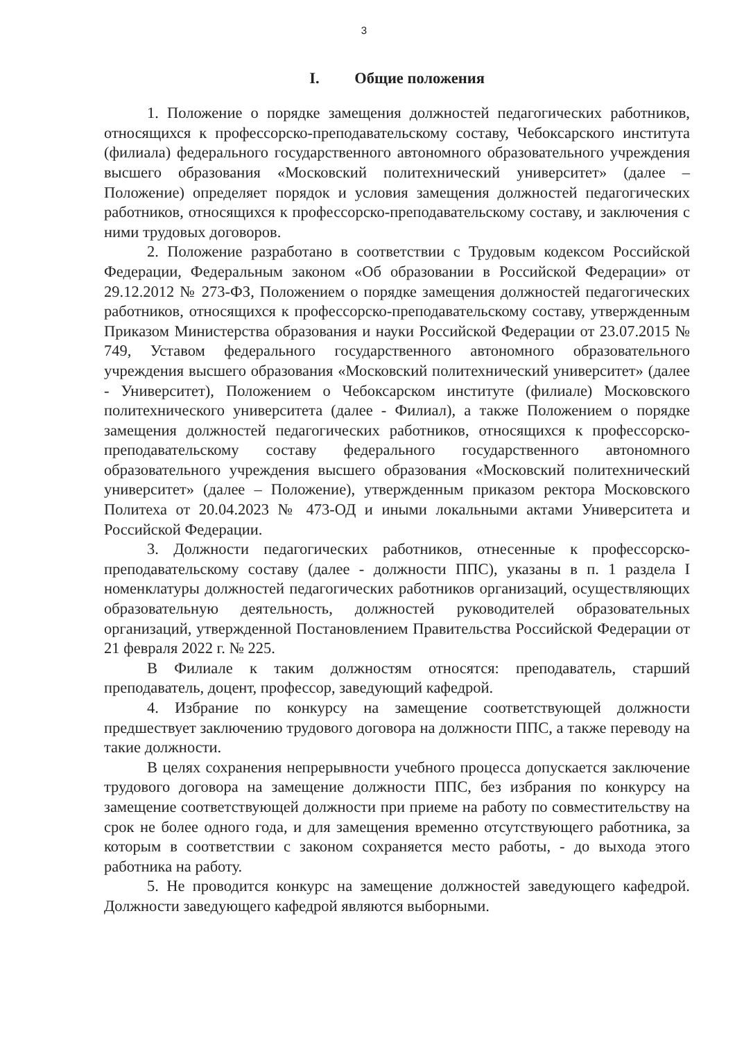3
I. Общие положения
1. Положение о порядке замещения должностей педагогических работников, относящихся к профессорско-преподавательскому составу, Чебоксарского института (филиала) федерального государственного автономного образовательного учреждения высшего образования «Московский политехнический университет» (далее – Положение) определяет порядок и условия замещения должностей педагогических работников, относящихся к профессорско-преподавательскому составу, и заключения с ними трудовых договоров.
2. Положение разработано в соответствии с Трудовым кодексом Российской Федерации, Федеральным законом «Об образовании в Российской Федерации» от 29.12.2012 № 273-ФЗ, Положением о порядке замещения должностей педагогических работников, относящихся к профессорско-преподавательскому составу, утвержденным Приказом Министерства образования и науки Российской Федерации от 23.07.2015 № 749, Уставом федерального государственного автономного образовательного учреждения высшего образования «Московский политехнический университет» (далее - Университет), Положением о Чебоксарском институте (филиале) Московского политехнического университета (далее - Филиал), а также Положением о порядке замещения должностей педагогических работников, относящихся к профессорско-преподавательскому составу федерального государственного автономного образовательного учреждения высшего образования «Московский политехнический университет» (далее – Положение), утвержденным приказом ректора Московского Политеха от 20.04.2023 № 473-ОД и иными локальными актами Университета и Российской Федерации.
3. Должности педагогических работников, отнесенные к профессорско-преподавательскому составу (далее - должности ППС), указаны в п. 1 раздела I номенклатуры должностей педагогических работников организаций, осуществляющих образовательную деятельность, должностей руководителей образовательных организаций, утвержденной Постановлением Правительства Российской Федерации от 21 февраля 2022 г. № 225.
В Филиале к таким должностям относятся: преподаватель, старший преподаватель, доцент, профессор, заведующий кафедрой.
4. Избрание по конкурсу на замещение соответствующей должности предшествует заключению трудового договора на должности ППС, а также переводу на такие должности.
В целях сохранения непрерывности учебного процесса допускается заключение трудового договора на замещение должности ППС, без избрания по конкурсу на замещение соответствующей должности при приеме на работу по совместительству на срок не более одного года, и для замещения временно отсутствующего работника, за которым в соответствии с законом сохраняется место работы, - до выхода этого работника на работу.
5. Не проводится конкурс на замещение должностей заведующего кафедрой. Должности заведующего кафедрой являются выборными.